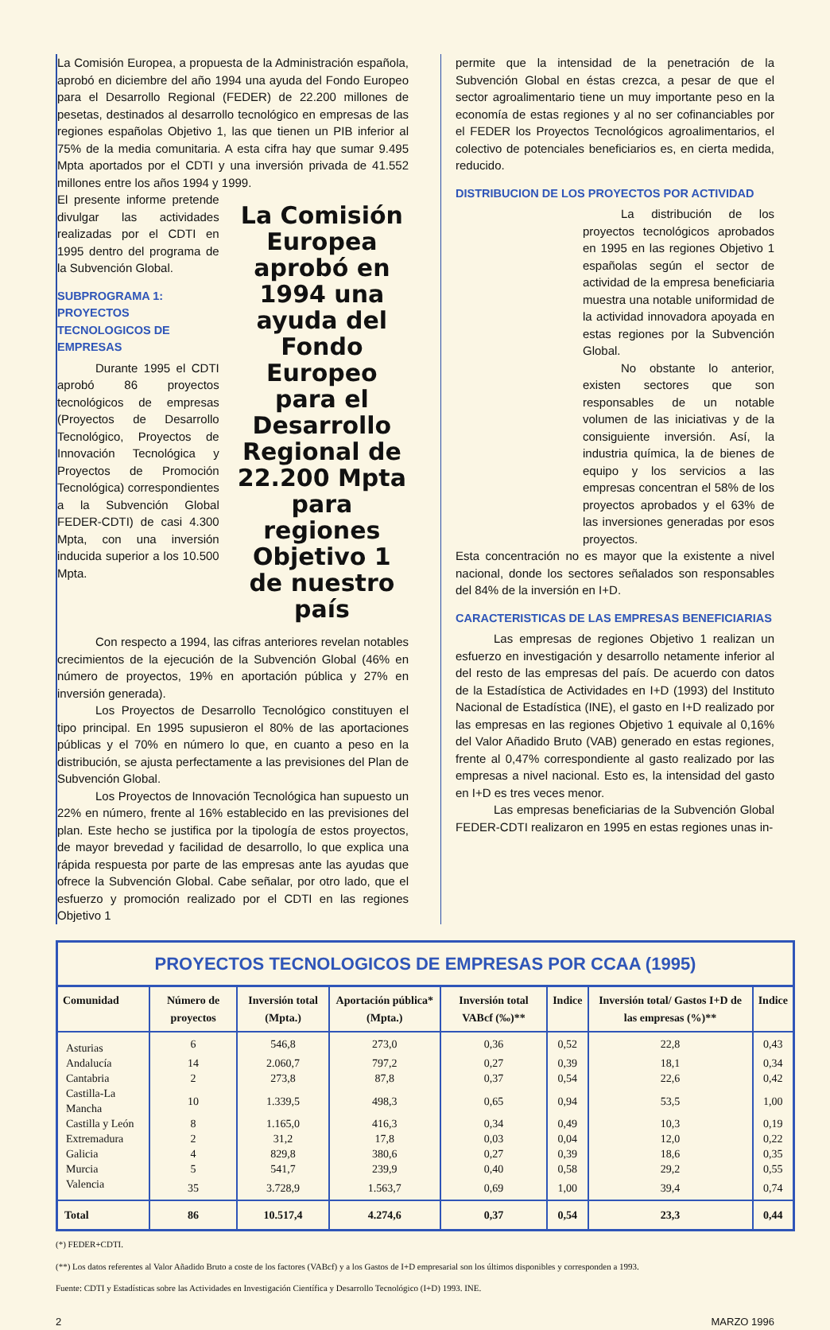La Comisión Europea, a propuesta de la Administración española, aprobó en diciembre del año 1994 una ayuda del Fondo Europeo para el Desarrollo Regional (FEDER) de 22.200 millones de pesetas, destinados al desarrollo tecnológico en empresas de las regiones españolas Objetivo 1, las que tienen un PIB inferior al 75% de la media comunitaria. A esta cifra hay que sumar 9.495 Mpta aportados por el CDTI y una inversión privada de 41.552 millones entre los años 1994 y 1999.
El presente informe pretende divulgar las actividades realizadas por el CDTI en 1995 dentro del programa de la Subvención Global.
SUBPROGRAMA 1: PROYECTOS TECNOLOGICOS DE EMPRESAS
Durante 1995 el CDTI aprobó 86 proyectos tecnológicos de empresas (Proyectos de Desarrollo Tecnológico, Proyectos de Innovación Tecnológica y Proyectos de Promoción Tecnológica) correspondientes a la Subvención Global FEDER-CDTI) de casi 4.300 Mpta, con una inversión inducida superior a los 10.500 Mpta.
La Comisión Europea aprobó en 1994 una ayuda del Fondo Europeo para el Desarrollo Regional de 22.200 Mpta para regiones Objetivo 1 de nuestro país
Con respecto a 1994, las cifras anteriores revelan notables crecimientos de la ejecución de la Subvención Global (46% en número de proyectos, 19% en aportación pública y 27% en inversión generada).
Los Proyectos de Desarrollo Tecnológico constituyen el tipo principal. En 1995 supusieron el 80% de las aportaciones públicas y el 70% en número lo que, en cuanto a peso en la distribución, se ajusta perfectamente a las previsiones del Plan de Subvención Global.
Los Proyectos de Innovación Tecnológica han supuesto un 22% en número, frente al 16% establecido en las previsiones del plan. Este hecho se justifica por la tipología de estos proyectos, de mayor brevedad y facilidad de desarrollo, lo que explica una rápida respuesta por parte de las empresas ante las ayudas que ofrece la Subvención Global. Cabe señalar, por otro lado, que el esfuerzo y promoción realizado por el CDTI en las regiones Objetivo 1
permite que la intensidad de la penetración de la Subvención Global en éstas crezca, a pesar de que el sector agroalimentario tiene un muy importante peso en la economía de estas regiones y al no ser cofinanciables por el FEDER los Proyectos Tecnológicos agroalimentarios, el colectivo de potenciales beneficiarios es, en cierta medida, reducido.
DISTRIBUCION DE LOS PROYECTOS POR ACTIVIDAD
La distribución de los proyectos tecnológicos aprobados en 1995 en las regiones Objetivo 1 españolas según el sector de actividad de la empresa beneficiaria muestra una notable uniformidad de la actividad innovadora apoyada en estas regiones por la Subvención Global.
No obstante lo anterior, existen sectores que son responsables de un notable volumen de las iniciativas y de la consiguiente inversión. Así, la industria química, la de bienes de equipo y los servicios a las empresas concentran el 58% de los proyectos aprobados y el 63% de las inversiones generadas por esos proyectos.
Esta concentración no es mayor que la existente a nivel nacional, donde los sectores señalados son responsables del 84% de la inversión en I+D.
CARACTERISTICAS DE LAS EMPRESAS BENEFICIARIAS
Las empresas de regiones Objetivo 1 realizan un esfuerzo en investigación y desarrollo netamente inferior al del resto de las empresas del país. De acuerdo con datos de la Estadística de Actividades en I+D (1993) del Instituto Nacional de Estadística (INE), el gasto en I+D realizado por las empresas en las regiones Objetivo 1 equivale al 0,16% del Valor Añadido Bruto (VAB) generado en estas regiones, frente al 0,47% correspondiente al gasto realizado por las empresas a nivel nacional. Esto es, la intensidad del gasto en I+D es tres veces menor.
Las empresas beneficiarias de la Subvención Global FEDER-CDTI realizaron en 1995 en estas regiones unas in-
PROYECTOS TECNOLOGICOS DE EMPRESAS POR CCAA (1995)
| Comunidad | Número de proyectos | Inversión total (Mpta.) | Aportación pública* (Mpta.) | Inversión total VABcf (‰)** | Indice | Inversión total/ Gastos I+D de las empresas (%)** | Indice |
| --- | --- | --- | --- | --- | --- | --- | --- |
| Asturias | 6 | 546,8 | 273,0 | 0,36 | 0,52 | 22,8 | 0,43 |
| Andalucía | 14 | 2.060,7 | 797,2 | 0,27 | 0,39 | 18,1 | 0,34 |
| Cantabria | 2 | 273,8 | 87,8 | 0,37 | 0,54 | 22,6 | 0,42 |
| Castilla-La Mancha | 10 | 1.339,5 | 498,3 | 0,65 | 0,94 | 53,5 | 1,00 |
| Castilla y León | 8 | 1.165,0 | 416,3 | 0,34 | 0,49 | 10,3 | 0,19 |
| Extremadura | 2 | 31,2 | 17,8 | 0,03 | 0,04 | 12,0 | 0,22 |
| Galicia | 4 | 829,8 | 380,6 | 0,27 | 0,39 | 18,6 | 0,35 |
| Murcia | 5 | 541,7 | 239,9 | 0,40 | 0,58 | 29,2 | 0,55 |
| Valencia | 35 | 3.728,9 | 1.563,7 | 0,69 | 1,00 | 39,4 | 0,74 |
| Total | 86 | 10.517,4 | 4.274,6 | 0,37 | 0,54 | 23,3 | 0,44 |
(*) FEDER+CDTI.
(**) Los datos referentes al Valor Añadido Bruto a coste de los factores (VABcf) y a los Gastos de I+D empresarial son los últimos disponibles y corresponden a 1993.
Fuente: CDTI y Estadísticas sobre las Actividades en Investigación Científica y Desarrollo Tecnológico (I+D) 1993. INE.
2 MARZO 1996